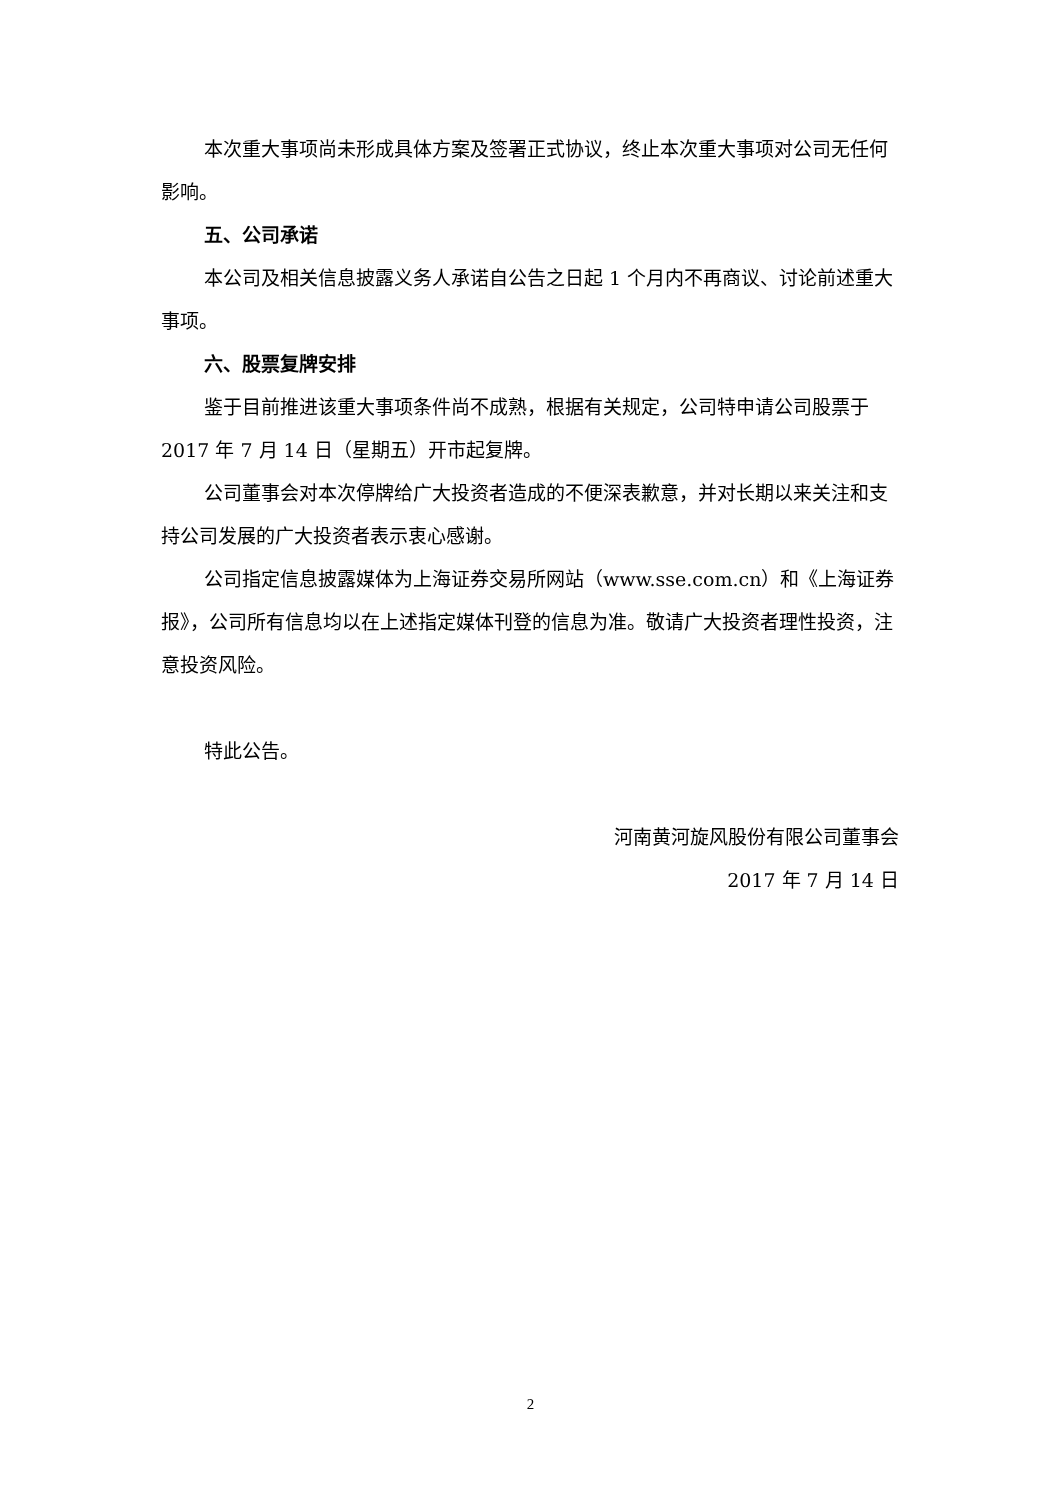本次重大事项尚未形成具体方案及签署正式协议，终止本次重大事项对公司无任何影响。
五、公司承诺
本公司及相关信息披露义务人承诺自公告之日起 1 个月内不再商议、讨论前述重大事项。
六、股票复牌安排
鉴于目前推进该重大事项条件尚不成熟，根据有关规定，公司特申请公司股票于 2017 年 7 月 14 日（星期五）开市起复牌。
公司董事会对本次停牌给广大投资者造成的不便深表歉意，并对长期以来关注和支持公司发展的广大投资者表示衷心感谢。
公司指定信息披露媒体为上海证券交易所网站（www.sse.com.cn）和《上海证券报》，公司所有信息均以在上述指定媒体刊登的信息为准。敬请广大投资者理性投资，注意投资风险。
特此公告。
河南黄河旋风股份有限公司董事会
2017 年 7 月 14 日
2